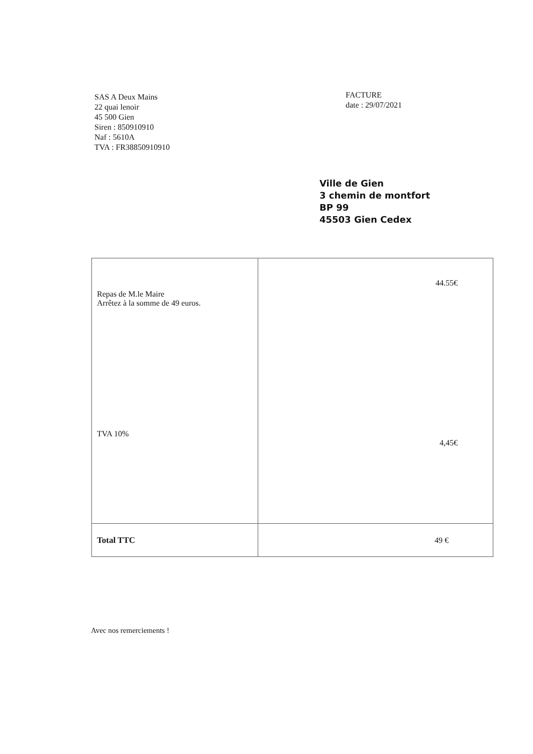SAS A Deux Mains
22 quai lenoir
45 500 Gien
Siren : 850910910
Naf : 5610A
TVA : FR38850910910
FACTURE
date : 29/07/2021
Ville de Gien
3 chemin de montfort
BP 99
45503 Gien Cedex
| Repas de M.le Maire Arrêtez à la somme de 49 euros. TVA 10% | 44.55€ 4,45€ |
| Total TTC | 49 € |
Avec nos remerciements !